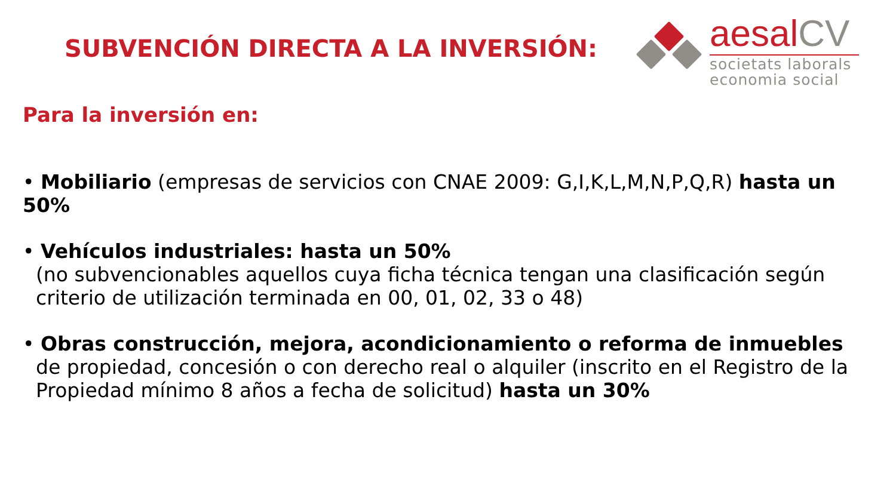SUBVENCIÓN DIRECTA A LA INVERSIÓN:
aesalCV
societats laborals
economia social
Para la inversión en:
• Mobiliario (empresas de servicios con CNAE 2009: G,I,K,L,M,N,P,Q,R) hasta un 50%
• Vehículos industriales: hasta un 50%
(no subvencionables aquellos cuya ficha técnica tengan una clasificación según criterio de utilización terminada en 00, 01, 02, 33 o 48)
• Obras construcción, mejora, acondicionamiento o reforma de inmuebles
de propiedad, concesión o con derecho real o alquiler (inscrito en el Registro de la Propiedad mínimo 8 años a fecha de solicitud) hasta un 30%